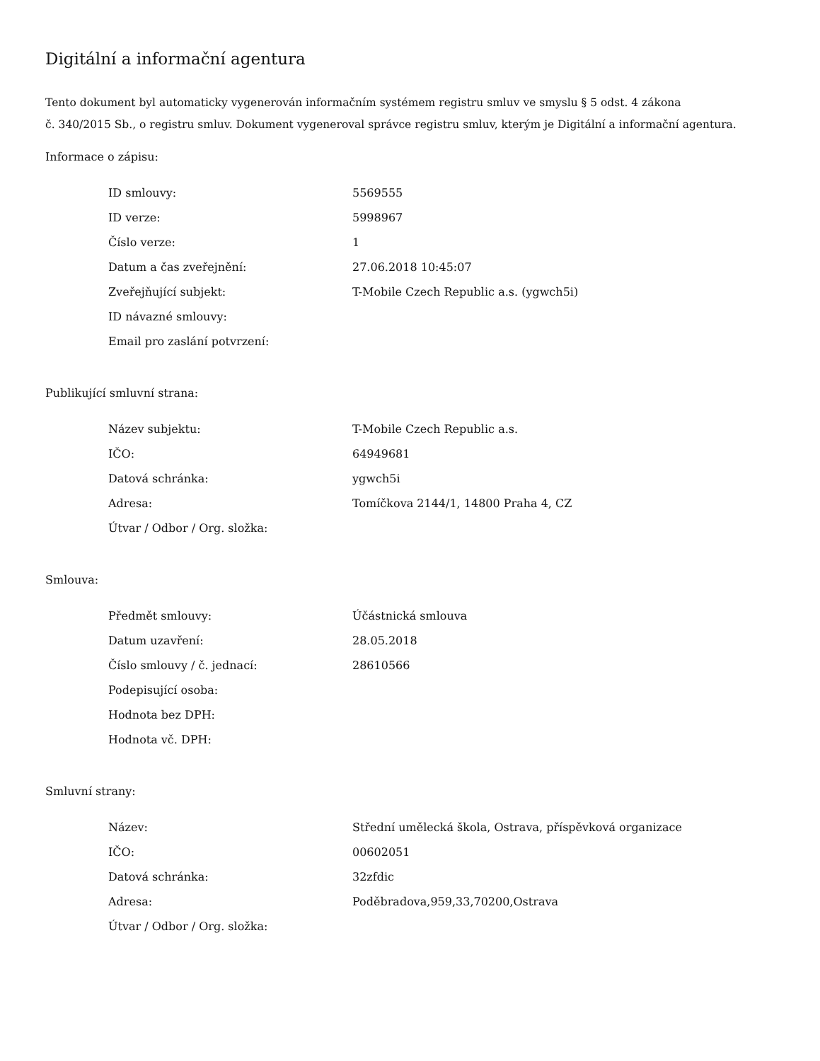Digitální a informační agentura
Tento dokument byl automaticky vygenerován informačním systémem registru smluv ve smyslu § 5 odst. 4 zákona
č. 340/2015 Sb., o registru smluv. Dokument vygeneroval správce registru smluv, kterým je Digitální a informační agentura.
Informace o zápisu:
| ID smlouvy: | 5569555 |
| ID verze: | 5998967 |
| Číslo verze: | 1 |
| Datum a čas zveřejnění: | 27.06.2018 10:45:07 |
| Zveřejňující subjekt: | T-Mobile Czech Republic a.s. (ygwch5i) |
| ID návazné smlouvy: | |
| Email pro zaslání potvrzení: | |
Publikující smluvní strana:
| Název subjektu: | T-Mobile Czech Republic a.s. |
| IČO: | 64949681 |
| Datová schránka: | ygwch5i |
| Adresa: | Tomíčkova 2144/1, 14800 Praha 4, CZ |
| Útvar / Odbor / Org. složka: | |
Smlouva:
| Předmět smlouvy: | Účástnická smlouva |
| Datum uzavření: | 28.05.2018 |
| Číslo smlouvy / č. jednací: | 28610566 |
| Podepisující osoba: | |
| Hodnota bez DPH: | |
| Hodnota vč. DPH: | |
Smluvní strany:
| Název: | Střední umělecká škola, Ostrava, příspěvková organizace |
| IČO: | 00602051 |
| Datová schránka: | 32zfdic |
| Adresa: | Poděbradova,959,33,70200,Ostrava |
| Útvar / Odbor / Org. složka: | |